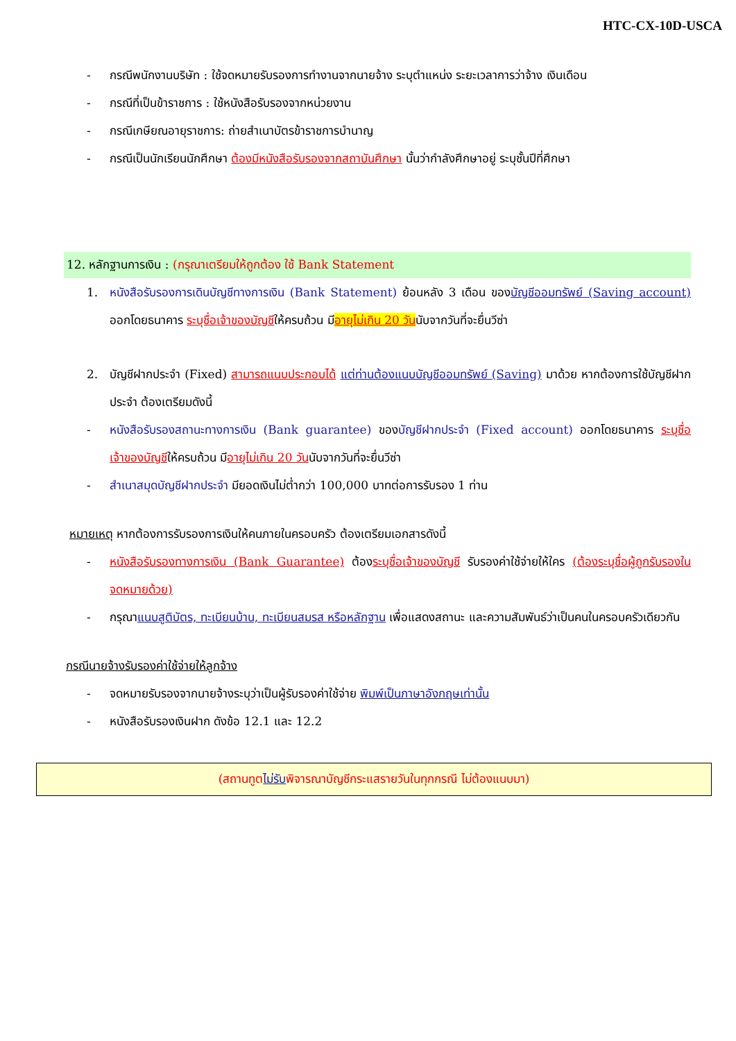HTC-CX-10D-USCA
- กรณีพนักงานบริษัท : ใช้จดหมายรับรองการทำงานจากนายจ้าง ระบุตำแหน่ง ระยะเวลาการว่าจ้าง เงินเดือน
- กรณีที่เป็นข้าราชการ : ใช้หนังสือรับรองจากหน่วยงาน
- กรณีเกษียณอายุราชการ: ถ่ายสำเนาบัตรข้าราชการบำนาญ
- กรณีเป็นนักเรียนนักศึกษา ต้องมีหนังสือรับรองจากสถาบันศึกษา นั้นว่ากำลังศึกษาอยู่ ระบุชั้นปีที่ศึกษา
12. หลักฐานการเงิน : (กรุณาเตรียมให้ถูกต้อง ใช้ Bank Statement
1. หนังสือรับรองการเดินบัญชีทางการเงิน (Bank Statement) ย้อนหลัง 3 เดือน ของบัญชีออมทรัพย์ (Saving account) ออกโดยธนาคาร ระบุชื่อเจ้าของบัญชีให้ครบถ้วน มีอายุไม่เกิน 20 วันนับจากวันที่จะยื่นวีซ่า
2. บัญชีฝากประจำ (Fixed) สามารถแนบประกอบได้ แต่ท่านต้องแนบบัญชีออมทรัพย์ (Saving) มาด้วย หากต้องการใช้บัญชีฝากประจำ ต้องเตรียมดังนี้
- หนังสือรับรองสถานะทางการเงิน (Bank guarantee) ของบัญชีฝากประจำ (Fixed account) ออกโดยธนาคาร ระบุชื่อเจ้าของบัญชีให้ครบถ้วน มีอายุไม่เกิน 20 วันนับจากวันที่จะยื่นวีซ่า
- สำเนาสมุดบัญชีฝากประจำ มียอดเงินไม่ต่ำกว่า 100,000 บาทต่อการรับรอง 1 ท่าน
หมายเหตุ หากต้องการรับรองการเงินให้คนภายในครอบครัว ต้องเตรียมเอกสารดังนี้
- หนังสือรับรองทางการเงิน (Bank Guarantee) ต้องระบุชื่อเจ้าของบัญชี รับรองค่าใช้จ่ายให้ใคร (ต้องระบุชื่อผู้ถูกรับรองในจดหมายด้วย)
- กรุณาแนบสูติบัตร, ทะเบียนบ้าน, ทะเบียนสมรส หรือหลักฐาน เพื่อแสดงสถานะ และความสัมพันธ์ว่าเป็นคนในครอบครัวเดียวกัน
กรณีนายจ้างรับรองค่าใช้จ่ายให้ลูกจ้าง
- จดหมายรับรองจากนายจ้างระบุว่าเป็นผู้รับรองค่าใช้จ่าย พิมพ์เป็นภาษาอังกฤษเท่านั้น
- หนังสือรับรองเงินฝาก ดังข้อ 12.1 และ 12.2
(สถานทูตไม่รับพิจารณาบัญชีกระแสรายวันในทุกกรณี ไม่ต้องแนบมา)